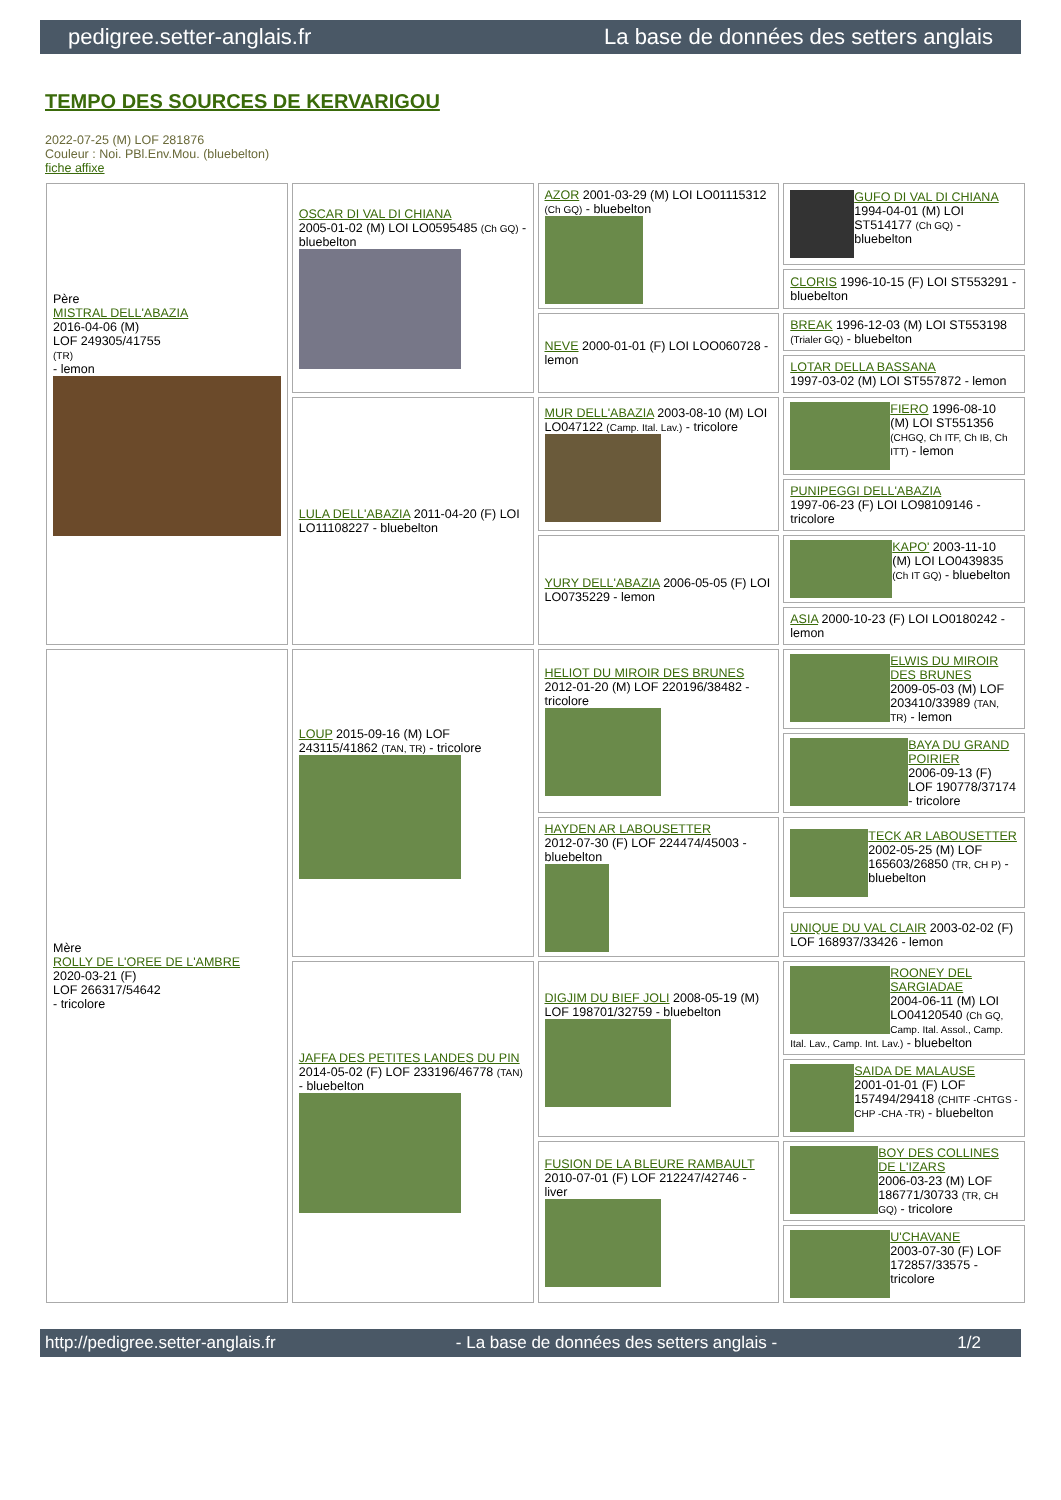pedigree.setter-anglais.fr La base de données des setters anglais
TEMPO DES SOURCES DE KERVARIGOU
2022-07-25 (M) LOF 281876
Couleur : Noi. PBl.Env.Mou. (bluebelton)
fiche affixe
| Père MISTRAL DELL'ABAZIA 2016-04-06 (M) LOF 249305/41755 (TR) - lemon | OSCAR DI VAL DI CHIANA 2005-01-02 (M) LOI LO0595485 (Ch GQ) - bluebelton | AZOR 2001-03-29 (M) LOI LO01115312 (Ch GQ) - bluebelton | GUFO DI VAL DI CHIANA 1994-04-01 (M) LOI ST514177 (Ch GQ) - bluebelton |
| | | | CLORIS 1996-10-15 (F) LOI ST553291 - bluebelton |
| | | NEVE 2000-01-01 (F) LOI LOO060728 - lemon | BREAK 1996-12-03 (M) LOI ST553198 (Trialer GQ) - bluebelton |
| | | | LOTAR DELLA BASSANA 1997-03-02 (M) LOI ST557872 - lemon |
| | LULA DELL'ABAZIA 2011-04-20 (F) LOI LO11108227 - bluebelton | MUR DELL'ABAZIA 2003-08-10 (M) LOI LO047122 (Camp. Ital. Lav.) - tricolore | FIERO 1996-08-10 (M) LOI ST551356 (CHGQ, Ch ITF, Ch IB, Ch ITT) - lemon |
| | | | PUNIPEGGI DELL'ABAZIA 1997-06-23 (F) LOI LO98109146 - tricolore |
| | | YURY DELL'ABAZIA 2006-05-05 (F) LOI LO0735229 - lemon | KAPO' 2003-11-10 (M) LOI LO0439835 (Ch IT GQ) - bluebelton |
| | | | ASIA 2000-10-23 (F) LOI LO0180242 - lemon |
| Mère ROLLY DE L'OREE DE L'AMBRE 2020-03-21 (F) LOF 266317/54642 - tricolore | LOUP 2015-09-16 (M) LOF 243115/41862 (TAN, TR) - tricolore | HELIOT DU MIROIR DES BRUNES 2012-01-20 (M) LOF 220196/38482 - tricolore | ELWIS DU MIROIR DES BRUNES 2009-05-03 (M) LOF 203410/33989 (TAN, TR) - lemon |
| | | | BAYA DU GRAND POIRIER 2006-09-13 (F) LOF 190778/37174 - tricolore |
| | | HAYDEN AR LABOUSETTER 2012-07-30 (F) LOF 224474/45003 - bluebelton | TECK AR LABOUSETTER 2002-05-25 (M) LOF 165603/26850 (TR, CH P) - bluebelton |
| | | | UNIQUE DU VAL CLAIR 2003-02-02 (F) LOF 168937/33426 - lemon |
| | JAFFA DES PETITES LANDES DU PIN 2014-05-02 (F) LOF 233196/46778 (TAN) - bluebelton | DIGJIM DU BIEF JOLI 2008-05-19 (M) LOF 198701/32759 - bluebelton | ROONEY DEL SARGIADAE 2004-06-11 (M) LOI LO04120540 (Ch GQ, Camp. Ital. Assol., Camp. Ital. Lav., Camp. Int. Lav.) - bluebelton |
| | | | SAIDA DE MALAUSE 2001-01-01 (F) LOF 157494/29418 (CHITF -CHTGS -CHP -CHA -TR) - bluebelton |
| | | FUSION DE LA BLEURE RAMBAULT 2010-07-01 (F) LOF 212247/42746 - liver | BOY DES COLLINES DE L'IZARS 2006-03-23 (M) LOF 186771/30733 (TR, CH GQ) - tricolore |
| | | | U'CHAVANE 2003-07-30 (F) LOF 172857/33575 - tricolore |
http://pedigree.setter-anglais.fr - La base de données des setters anglais - 1/2